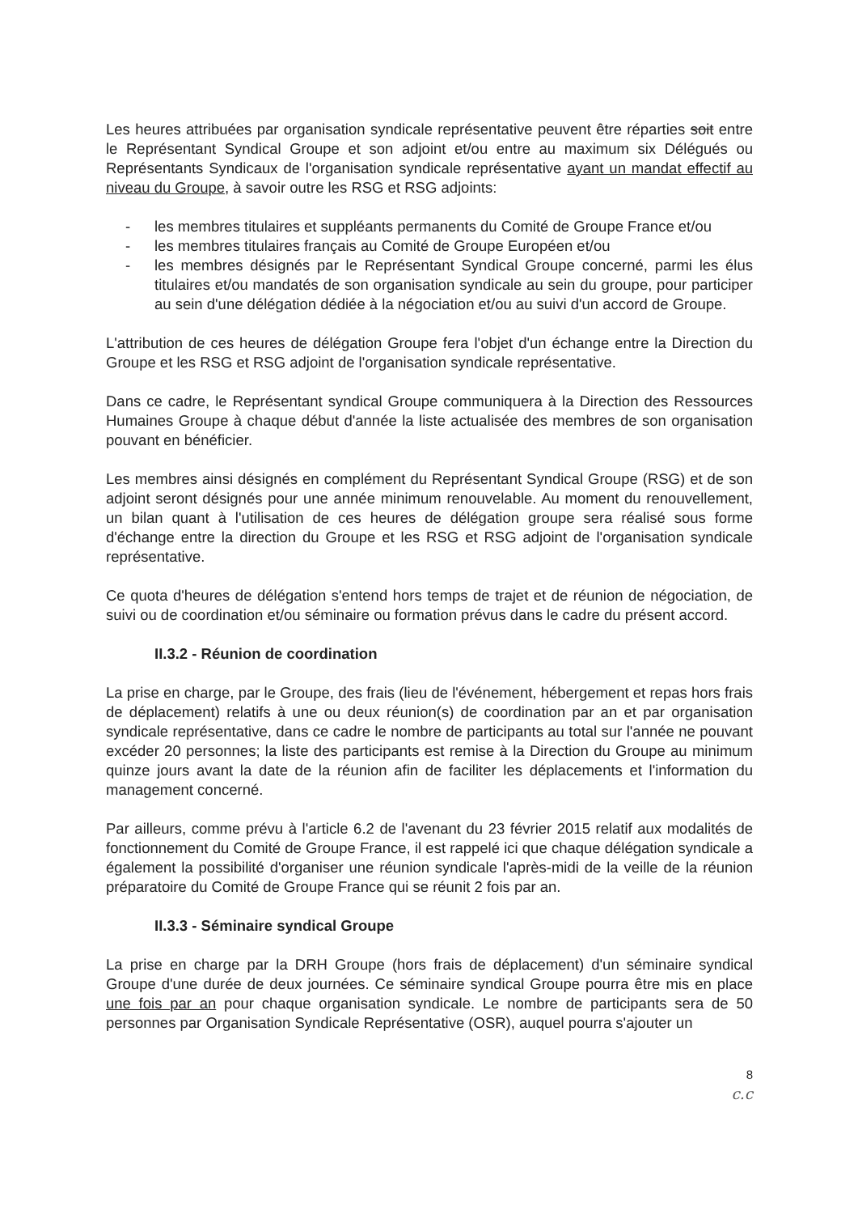Les heures attribuées par organisation syndicale représentative peuvent être réparties soit entre le Représentant Syndical Groupe et son adjoint et/ou entre au maximum six Délégués ou Représentants Syndicaux de l'organisation syndicale représentative ayant un mandat effectif au niveau du Groupe, à savoir outre les RSG et RSG adjoints:
- les membres titulaires et suppléants permanents du Comité de Groupe France et/ou
- les membres titulaires français au Comité de Groupe Européen et/ou
- les membres désignés par le Représentant Syndical Groupe concerné, parmi les élus titulaires et/ou mandatés de son organisation syndicale au sein du groupe, pour participer au sein d'une délégation dédiée à la négociation et/ou au suivi d'un accord de Groupe.
L'attribution de ces heures de délégation Groupe fera l'objet d'un échange entre la Direction du Groupe et les RSG et RSG adjoint de l'organisation syndicale représentative.
Dans ce cadre, le Représentant syndical Groupe communiquera à la Direction des Ressources Humaines Groupe à chaque début d'année la liste actualisée des membres de son organisation pouvant en bénéficier.
Les membres ainsi désignés en complément du Représentant Syndical Groupe (RSG) et de son adjoint seront désignés pour une année minimum renouvelable. Au moment du renouvellement, un bilan quant à l'utilisation de ces heures de délégation groupe sera réalisé sous forme d'échange entre la direction du Groupe et les RSG et RSG adjoint de l'organisation syndicale représentative.
Ce quota d'heures de délégation s'entend hors temps de trajet et de réunion de négociation, de suivi ou de coordination et/ou séminaire ou formation prévus dans le cadre du présent accord.
II.3.2 - Réunion de coordination
La prise en charge, par le Groupe, des frais (lieu de l'événement, hébergement et repas hors frais de déplacement) relatifs à une ou deux réunion(s) de coordination par an et par organisation syndicale représentative, dans ce cadre le nombre de participants au total sur l'année ne pouvant excéder 20 personnes; la liste des participants est remise à la Direction du Groupe au minimum quinze jours avant la date de la réunion afin de faciliter les déplacements et l'information du management concerné.
Par ailleurs, comme prévu à l'article 6.2 de l'avenant du 23 février 2015 relatif aux modalités de fonctionnement du Comité de Groupe France, il est rappelé ici que chaque délégation syndicale a également la possibilité d'organiser une réunion syndicale l'après-midi de la veille de la réunion préparatoire du Comité de Groupe France qui se réunit 2 fois par an.
II.3.3 - Séminaire syndical Groupe
La prise en charge par la DRH Groupe (hors frais de déplacement) d'un séminaire syndical Groupe d'une durée de deux journées. Ce séminaire syndical Groupe pourra être mis en place une fois par an pour chaque organisation syndicale. Le nombre de participants sera de 50 personnes par Organisation Syndicale Représentative (OSR), auquel pourra s'ajouter un
8
c.c